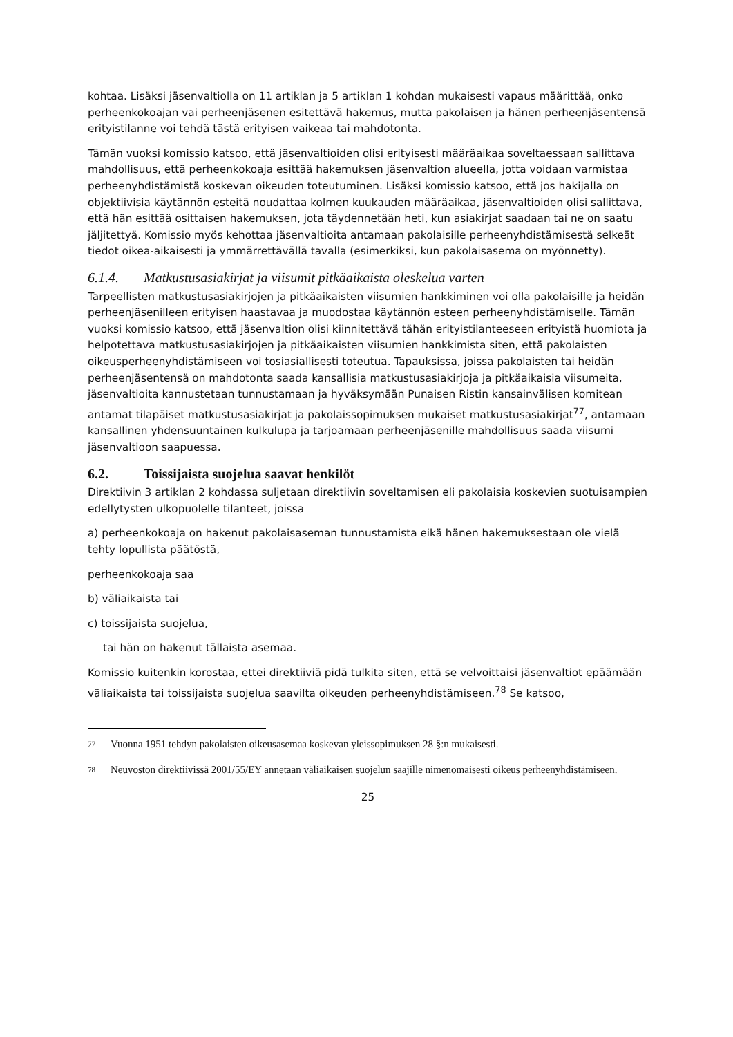kohtaa. Lisäksi jäsenvaltiolla on 11 artiklan ja 5 artiklan 1 kohdan mukaisesti vapaus määrittää, onko perheenkokoajan vai perheenjäsenen esitettävä hakemus, mutta pakolaisen ja hänen perheenjäsentensä erityistilanne voi tehdä tästä erityisen vaikeaa tai mahdotonta.
Tämän vuoksi komissio katsoo, että jäsenvaltioiden olisi erityisesti määräaikaa soveltaessaan sallittava mahdollisuus, että perheenkokoaja esittää hakemuksen jäsenvaltion alueella, jotta voidaan varmistaa perheenyhdistämistä koskevan oikeuden toteutuminen. Lisäksi komissio katsoo, että jos hakijalla on objektiivisia käytännön esteitä noudattaa kolmen kuukauden määräaikaa, jäsenvaltioiden olisi sallittava, että hän esittää osittaisen hakemuksen, jota täydennetään heti, kun asiakirjat saadaan tai ne on saatu jäljitettyä. Komissio myös kehottaa jäsenvaltioita antamaan pakolaisille perheenyhdistämisestä selkeät tiedot oikea-aikaisesti ja ymmärrettävällä tavalla (esimerkiksi, kun pakolaisasema on myönnetty).
6.1.4. Matkustusasiakirjat ja viisumit pitkäaikaista oleskelua varten
Tarpeellisten matkustusasiakirjojen ja pitkäaikaisten viisumien hankkiminen voi olla pakolaisille ja heidän perheenjäsenilleen erityisen haastavaa ja muodostaa käytännön esteen perheenyhdistämiselle. Tämän vuoksi komissio katsoo, että jäsenvaltion olisi kiinnitettävä tähän erityistilanteeseen erityistä huomiota ja helpotettava matkustusasiakirjojen ja pitkäaikaisten viisumien hankkimista siten, että pakolaisten oikeusperheenyhdistämiseen voi tosiasiallisesti toteutua. Tapauksissa, joissa pakolaisten tai heidän perheenjäsentensä on mahdotonta saada kansallisia matkustusasiakirjoja ja pitkäaikaisia viisumeita, jäsenvaltioita kannustetaan tunnustamaan ja hyväksymään Punaisen Ristin kansainvälisen komitean antamat tilapäiset matkustusasiakirjat ja pakolaissopimuksen mukaiset matkustusasiakirjat<sup>77</sup>, antamaan kansallinen yhdensuuntainen kulkulupa ja tarjoamaan perheenjäsenille mahdollisuus saada viisumi jäsenvaltioon saapuessa.
6.2. Toissijaista suojelua saavat henkilöt
Direktiivin 3 artiklan 2 kohdassa suljetaan direktiivin soveltamisen eli pakolaisia koskevien suotuisampien edellytysten ulkopuolelle tilanteet, joissa
a) perheenkokoaja on hakenut pakolaisaseman tunnustamista eikä hänen hakemuksestaan ole vielä tehty lopullista päätöstä,
perheenkokoaja saa
b) väliaikaista tai
c) toissijaista suojelua,
tai hän on hakenut tällaista asemaa.
Komissio kuitenkin korostaa, ettei direktiiviä pidä tulkita siten, että se velvoittaisi jäsenvaltiot epäämään väliaikaista tai toissijaista suojelua saavilta oikeuden perheenyhdistämiseen.<sup>78</sup> Se katsoo,
77
Vuonna 1951 tehdyn pakolaisten oikeusasemaa koskevan yleissopimuksen 28 §:n mukaisesti.
78
Neuvoston direktiivissä 2001/55/EY annetaan väliaikaisen suojelun saajille nimenomaisesti oikeus perheenyhdistämiseen.
25